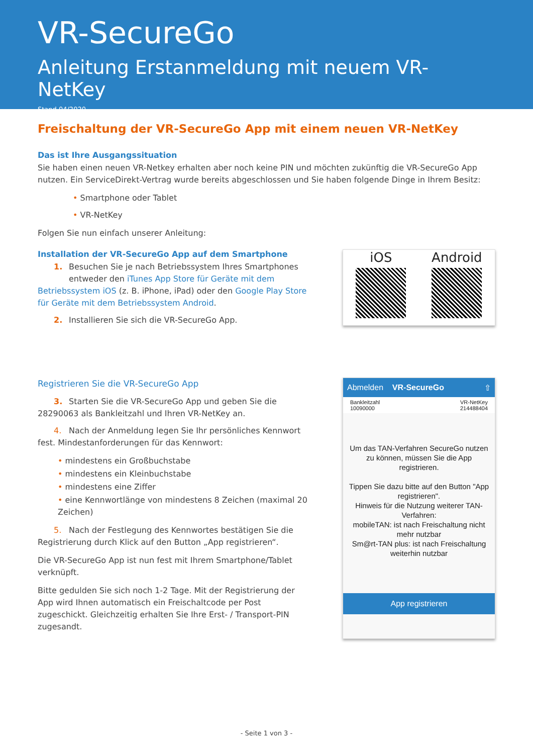VR-SecureGo
Anleitung Erstanmeldung mit neuem VR-NetKey
Stand 04/2020
Freischaltung der VR-SecureGo App mit einem neuen VR-NetKey
Das ist Ihre Ausgangssituation
Sie haben einen neuen VR-Netkey erhalten aber noch keine PIN und möchten zukünftig die VR-SecureGo App nutzen. Ein ServiceDirekt-Vertrag wurde bereits abgeschlossen und Sie haben folgende Dinge in Ihrem Besitz:
• Smartphone oder Tablet
• VR-NetKey
Folgen Sie nun einfach unserer Anleitung:
Installation der VR-SecureGo App auf dem Smartphone
1. Besuchen Sie je nach Betriebssystem Ihres Smartphones
entweder den iTunes App Store für Geräte mit dem Betriebssystem iOS (z. B. iPhone, iPad) oder den Google Play Store für Geräte mit dem Betriebssystem Android.
2. Installieren Sie sich die VR-SecureGo App.
iOS Android
Registrieren Sie die VR-SecureGo App
3. Starten Sie die VR-SecureGo App und geben Sie die 28290063 als Bankleitzahl und Ihren VR-NetKey an.
4. Nach der Anmeldung legen Sie Ihr persönliches Kennwort fest. Mindestanforderungen für das Kennwort:
• mindestens ein Großbuchstabe
• mindestens ein Kleinbuchstabe
• mindestens eine Ziffer
• eine Kennwortlänge von mindestens 8 Zeichen (maximal 20 Zeichen)
5. Nach der Festlegung des Kennwortes bestätigen Sie die Registrierung durch Klick auf den Button „App registrieren“.
Die VR-SecureGo App ist nun fest mit Ihrem Smartphone/Tablet verknüpft.
Bitte gedulden Sie sich noch 1-2 Tage. Mit der Registrierung der App wird Ihnen automatisch ein Freischaltcode per Post zugeschickt. Gleichzeitig erhalten Sie Ihre Erst- / Transport-PIN zugesandt.
Abmelden VR-SecureGo ⇧
Bankleitzahl
10090000
VR-NetKey
214488404
Um das TAN-Verfahren SecureGo nutzen zu können, müssen Sie die App registrieren.
Tippen Sie dazu bitte auf den Button "App registrieren".
Hinweis für die Nutzung weiterer TAN-Verfahren:
mobileTAN: ist nach Freischaltung nicht mehr nutzbar
Sm@rt-TAN plus: ist nach Freischaltung weiterhin nutzbar
App registrieren
- Seite 1 von 3 -